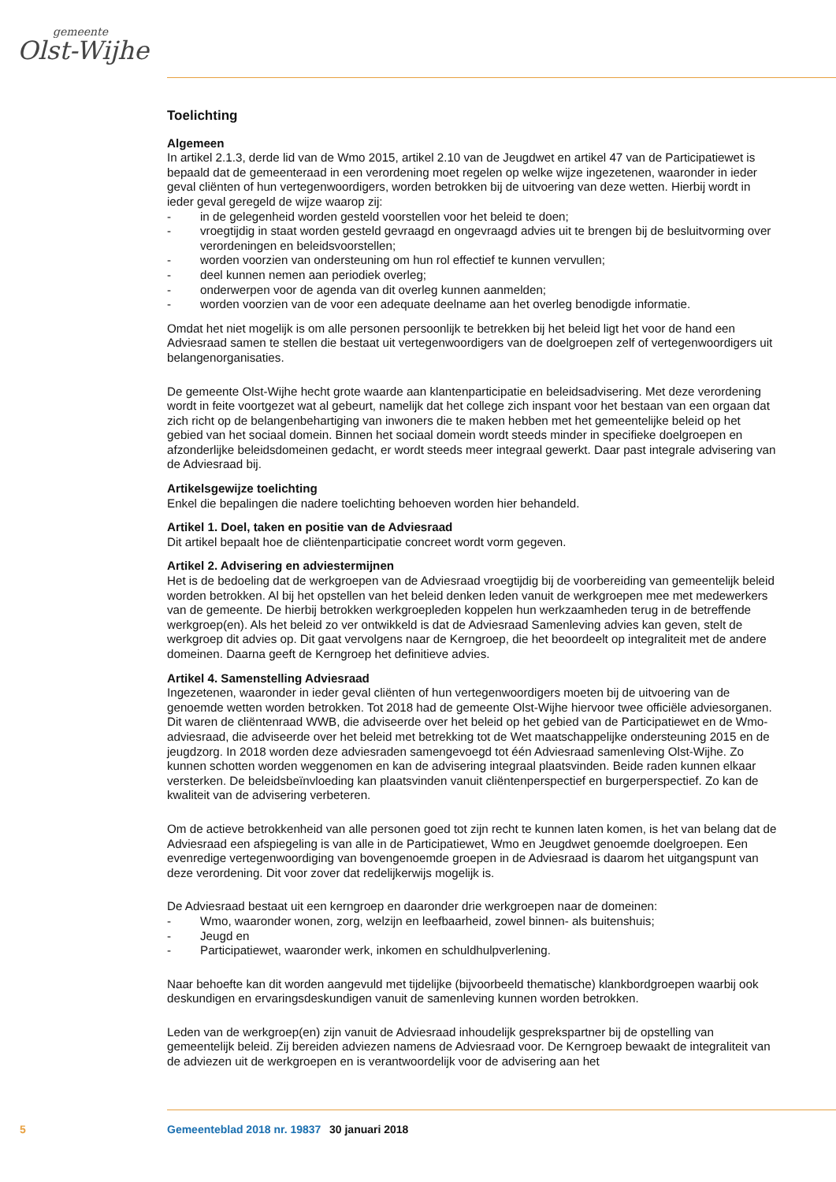gemeente
Olst-Wijhe
Toelichting
Algemeen
In artikel 2.1.3, derde lid van de Wmo 2015, artikel 2.10 van de Jeugdwet en artikel 47 van de Participatiewet is bepaald dat de gemeenteraad in een verordening moet regelen op welke wijze ingezetenen, waaronder in ieder geval cliënten of hun vertegenwoordigers, worden betrokken bij de uitvoering van deze wetten. Hierbij wordt in ieder geval geregeld de wijze waarop zij:
- in de gelegenheid worden gesteld voorstellen voor het beleid te doen;
- vroegtijdig in staat worden gesteld gevraagd en ongevraagd advies uit te brengen bij de besluitvorming over verordeningen en beleidsvoorstellen;
- worden voorzien van ondersteuning om hun rol effectief te kunnen vervullen;
- deel kunnen nemen aan periodiek overleg;
- onderwerpen voor de agenda van dit overleg kunnen aanmelden;
- worden voorzien van de voor een adequate deelname aan het overleg benodigde informatie.
Omdat het niet mogelijk is om alle personen persoonlijk te betrekken bij het beleid ligt het voor de hand een Adviesraad samen te stellen die bestaat uit vertegenwoordigers van de doelgroepen zelf of vertegenwoordigers uit belangenorganisaties.
De gemeente Olst-Wijhe hecht grote waarde aan klantenparticipatie en beleidsadvisering. Met deze verordening wordt in feite voortgezet wat al gebeurt, namelijk dat het college zich inspant voor het bestaan van een orgaan dat zich richt op de belangenbehartiging van inwoners die te maken hebben met het gemeentelijke beleid op het gebied van het sociaal domein. Binnen het sociaal domein wordt steeds minder in specifieke doelgroepen en afzonderlijke beleidsdomeinen gedacht, er wordt steeds meer integraal gewerkt. Daar past integrale advisering van de Adviesraad bij.
Artikelsgewijze toelichting
Enkel die bepalingen die nadere toelichting behoeven worden hier behandeld.
Artikel 1. Doel, taken en positie van de Adviesraad
Dit artikel bepaalt hoe de cliëntenparticipatie concreet wordt vorm gegeven.
Artikel 2. Advisering en adviestermijnen
Het is de bedoeling dat de werkgroepen van de Adviesraad vroegtijdig bij de voorbereiding van gemeentelijk beleid worden betrokken. Al bij het opstellen van het beleid denken leden vanuit de werkgroepen mee met medewerkers van de gemeente. De hierbij betrokken werkgroepleden koppelen hun werkzaamheden terug in de betreffende werkgroep(en). Als het beleid zo ver ontwikkeld is dat de Adviesraad Samenleving advies kan geven, stelt de werkgroep dit advies op. Dit gaat vervolgens naar de Kerngroep, die het beoordeelt op integraliteit met de andere domeinen. Daarna geeft de Kerngroep het definitieve advies.
Artikel 4. Samenstelling Adviesraad
Ingezetenen, waaronder in ieder geval cliënten of hun vertegenwoordigers moeten bij de uitvoering van de genoemde wetten worden betrokken. Tot 2018 had de gemeente Olst-Wijhe hiervoor twee officiële adviesorganen. Dit waren de cliëntenraad WWB, die adviseerde over het beleid op het gebied van de Participatiewet en de Wmo-adviesraad, die adviseerde over het beleid met betrekking tot de Wet maatschappelijke ondersteuning 2015 en de jeugdzorg. In 2018 worden deze adviesraden samengevoegd tot één Adviesraad samenleving Olst-Wijhe. Zo kunnen schotten worden weggenomen en kan de advisering integraal plaatsvinden. Beide raden kunnen elkaar versterken. De beleidsbeïnvloeding kan plaatsvinden vanuit cliëntenperspectief en burgerperspectief. Zo kan de kwaliteit van de advisering verbeteren.
Om de actieve betrokkenheid van alle personen goed tot zijn recht te kunnen laten komen, is het van belang dat de Adviesraad een afspiegeling is van alle in de Participatiewet, Wmo en Jeugdwet genoemde doelgroepen. Een evenredige vertegenwoordiging van bovengenoemde groepen in de Adviesraad is daarom het uitgangspunt van deze verordening. Dit voor zover dat redelijkerwijs mogelijk is.
De Adviesraad bestaat uit een kerngroep en daaronder drie werkgroepen naar de domeinen:
- Wmo, waaronder wonen, zorg, welzijn en leefbaarheid, zowel binnen- als buitenshuis;
- Jeugd en
- Participatiewet, waaronder werk, inkomen en schuldhulpverlening.
Naar behoefte kan dit worden aangevuld met tijdelijke (bijvoorbeeld thematische) klankbordgroepen waarbij ook deskundigen en ervaringsdeskundigen vanuit de samenleving kunnen worden betrokken.
Leden van de werkgroep(en) zijn vanuit de Adviesraad inhoudelijk gesprekspartner bij de opstelling van gemeentelijk beleid. Zij bereiden adviezen namens de Adviesraad voor. De Kerngroep bewaakt de integraliteit van de adviezen uit de werkgroepen en is verantwoordelijk voor de advisering aan het
5 Gemeenteblad 2018 nr. 19837 30 januari 2018